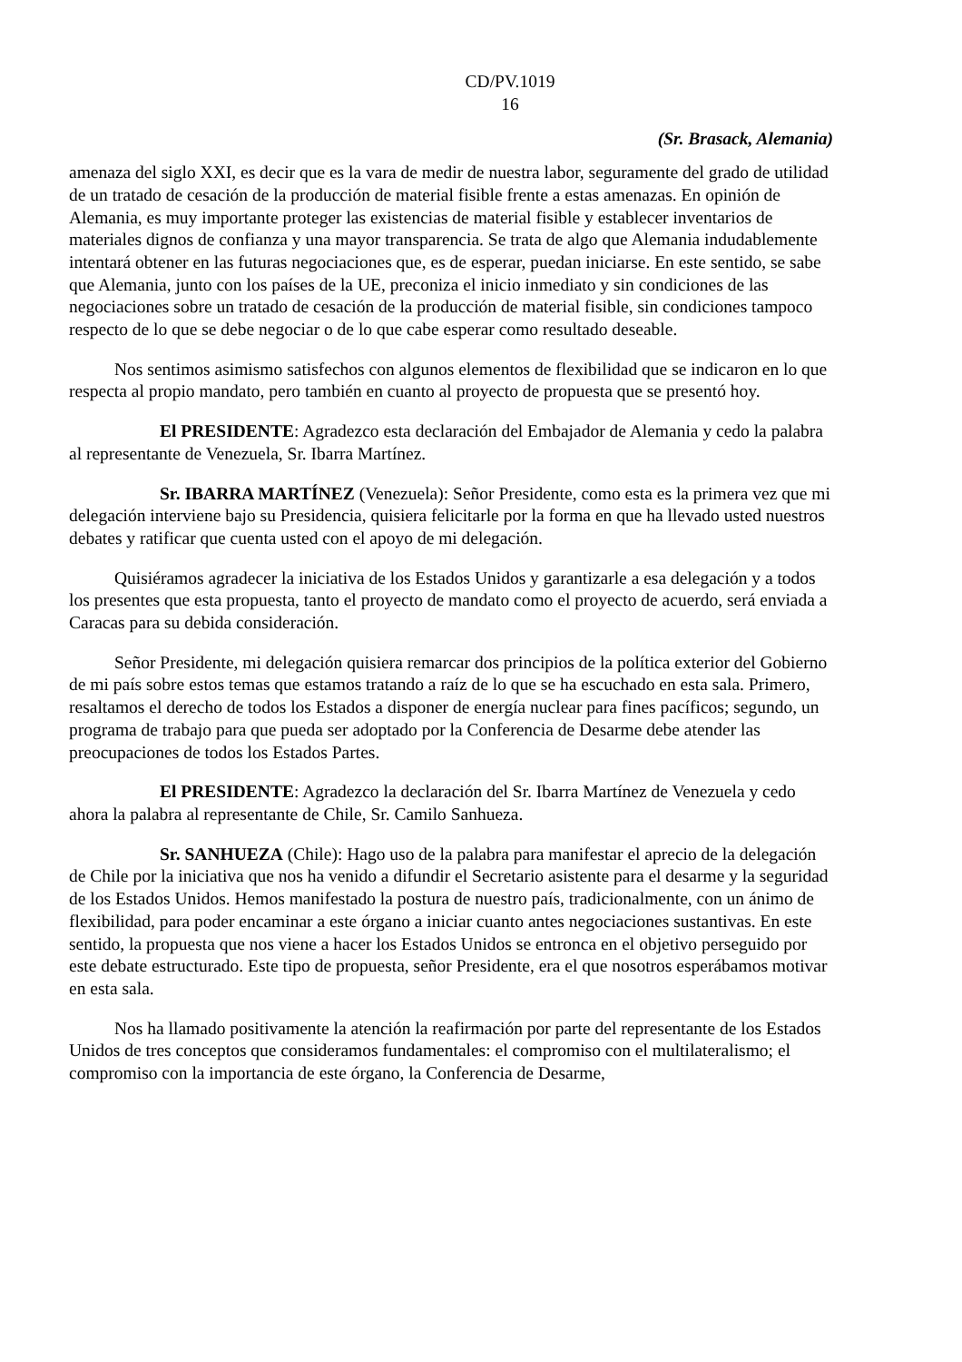CD/PV.1019
16
(Sr. Brasack, Alemania)
amenaza del siglo XXI, es decir que es la vara de medir de nuestra labor, seguramente del grado de utilidad de un tratado de cesación de la producción de material fisible frente a estas amenazas. En opinión de Alemania, es muy importante proteger las existencias de material fisible y establecer inventarios de materiales dignos de confianza y una mayor transparencia. Se trata de algo que Alemania indudablemente intentará obtener en las futuras negociaciones que, es de esperar, puedan iniciarse. En este sentido, se sabe que Alemania, junto con los países de la UE, preconiza el inicio inmediato y sin condiciones de las negociaciones sobre un tratado de cesación de la producción de material fisible, sin condiciones tampoco respecto de lo que se debe negociar o de lo que cabe esperar como resultado deseable.
Nos sentimos asimismo satisfechos con algunos elementos de flexibilidad que se indicaron en lo que respecta al propio mandato, pero también en cuanto al proyecto de propuesta que se presentó hoy.
El PRESIDENTE: Agradezco esta declaración del Embajador de Alemania y cedo la palabra al representante de Venezuela, Sr. Ibarra Martínez.
Sr. IBARRA MARTÍNEZ (Venezuela): Señor Presidente, como esta es la primera vez que mi delegación interviene bajo su Presidencia, quisiera felicitarle por la forma en que ha llevado usted nuestros debates y ratificar que cuenta usted con el apoyo de mi delegación.
Quisiéramos agradecer la iniciativa de los Estados Unidos y garantizarle a esa delegación y a todos los presentes que esta propuesta, tanto el proyecto de mandato como el proyecto de acuerdo, será enviada a Caracas para su debida consideración.
Señor Presidente, mi delegación quisiera remarcar dos principios de la política exterior del Gobierno de mi país sobre estos temas que estamos tratando a raíz de lo que se ha escuchado en esta sala. Primero, resaltamos el derecho de todos los Estados a disponer de energía nuclear para fines pacíficos; segundo, un programa de trabajo para que pueda ser adoptado por la Conferencia de Desarme debe atender las preocupaciones de todos los Estados Partes.
El PRESIDENTE: Agradezco la declaración del Sr. Ibarra Martínez de Venezuela y cedo ahora la palabra al representante de Chile, Sr. Camilo Sanhueza.
Sr. SANHUEZA (Chile): Hago uso de la palabra para manifestar el aprecio de la delegación de Chile por la iniciativa que nos ha venido a difundir el Secretario asistente para el desarme y la seguridad de los Estados Unidos. Hemos manifestado la postura de nuestro país, tradicionalmente, con un ánimo de flexibilidad, para poder encaminar a este órgano a iniciar cuanto antes negociaciones sustantivas. En este sentido, la propuesta que nos viene a hacer los Estados Unidos se entronca en el objetivo perseguido por este debate estructurado. Este tipo de propuesta, señor Presidente, era el que nosotros esperábamos motivar en esta sala.
Nos ha llamado positivamente la atención la reafirmación por parte del representante de los Estados Unidos de tres conceptos que consideramos fundamentales: el compromiso con el multilateralismo; el compromiso con la importancia de este órgano, la Conferencia de Desarme,